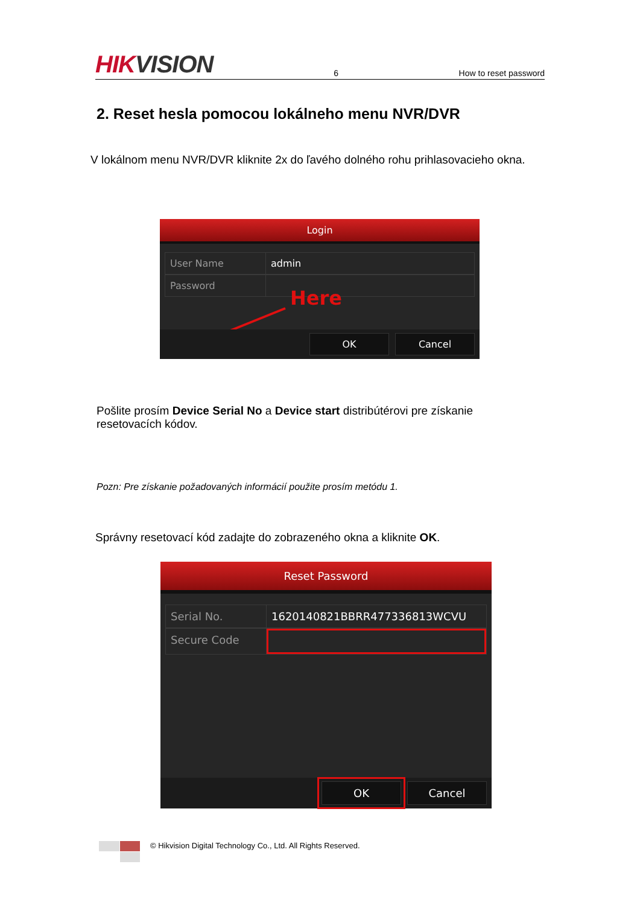HIKVISION
6
How to reset password
2. Reset hesla pomocou lokálneho menu NVR/DVR
V lokálnom menu NVR/DVR kliknite 2x do ľavého dolného rohu prihlasovacieho okna.
Login
User Name admin
Password
Here
OK Cancel
Pošlite prosím Device Serial No a Device start distribútérovi pre získanie resetovacích kódov.
Pozn: Pre získanie požadovaných informácií použite prosím metódu 1.
Správny resetovací kód zadajte do zobrazeného okna a kliknite OK.
Reset Password
Serial No. 1620140821BBRR477336813WCVU
Secure Code
OK Cancel
© Hikvision Digital Technology Co., Ltd. All Rights Reserved.